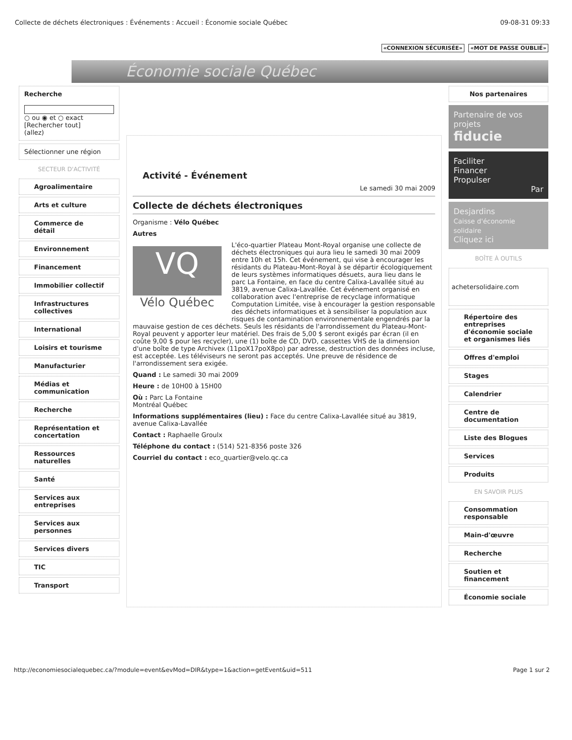Collecte de déchets électroniques : Événements : Accueil : Économie sociale Québec 09-08-31 09:33
«CONNEXION SÉCURISÉE» «MOT DE PASSE OUBLIÉ»
Économie sociale Québec
Recherche
○ ou ◉ et ○ exact
[Rechercher tout]
(allez)
Sélectionner une région
SECTEUR D'ACTIVITÉ
Agroalimentaire
Arts et culture
Commerce de détail
Environnement
Financement
Immobilier collectif
Infrastructures collectives
International
Loisirs et tourisme
Manufacturier
Médias et communication
Recherche
Représentation et concertation
Ressources naturelles
Santé
Services aux entreprises
Services aux personnes
Services divers
TIC
Transport
Activité - Événement
Le samedi 30 mai 2009
Collecte de déchets électroniques
Organisme : Vélo Québec
Autres
VQ
Vélo Québec
L'éco-quartier Plateau Mont-Royal organise une collecte de déchets électroniques qui aura lieu le samedi 30 mai 2009 entre 10h et 15h. Cet événement, qui vise à encourager les résidants du Plateau-Mont-Royal à se départir écologiquement de leurs systèmes informatiques désuets, aura lieu dans le parc La Fontaine, en face du centre Calixa-Lavallée situé au 3819, avenue Calixa-Lavallée. Cet événement organisé en collaboration avec l'entreprise de recyclage informatique Computation Limitée, vise à encourager la gestion responsable des déchets informatiques et à sensibiliser la population aux risques de contamination environnementale engendrés par la mauvaise gestion de ces déchets. Seuls les résidants de l'arrondissement du Plateau-Mont-Royal peuvent y apporter leur matériel. Des frais de 5,00 $ seront exigés par écran (il en coûte 9,00 $ pour les recycler), une (1) boîte de CD, DVD, cassettes VHS de la dimension d'une boîte de type Archivex (11poX17poX8po) par adresse, destruction des données incluse, est acceptée. Les téléviseurs ne seront pas acceptés. Une preuve de résidence de l'arrondissement sera exigée.
Quand : Le samedi 30 mai 2009
Heure : de 10H00 à 15H00
Où : Parc La Fontaine
Montréal Québec
Informations supplémentaires (lieu) : Face du centre Calixa-Lavallée situé au 3819, avenue Calixa-Lavallée
Contact : Raphaelle Groulx
Téléphone du contact : (514) 521-8356 poste 326
Courriel du contact : eco_quartier@velo.qc.ca
Nos partenaires
Partenaire de vos projets
fiducie
Faciliter
Financer
Propulser
Par
Desjardins
Caisse d'économie solidaire
Cliquez ici
BOÎTE À OUTILS
achetersolidaire.com
Répertoire des entreprises d'économie sociale et organismes liés
Offres d'emploi
Stages
Calendrier
Centre de documentation
Liste des Blogues
Services
Produits
EN SAVOIR PLUS
Consommation responsable
Main-d'œuvre
Recherche
Soutien et financement
Économie sociale
http://economiesocialequebec.ca/?module=event&evMod=DIR&type=1&action=getEvent&uid=511 Page 1 sur 2